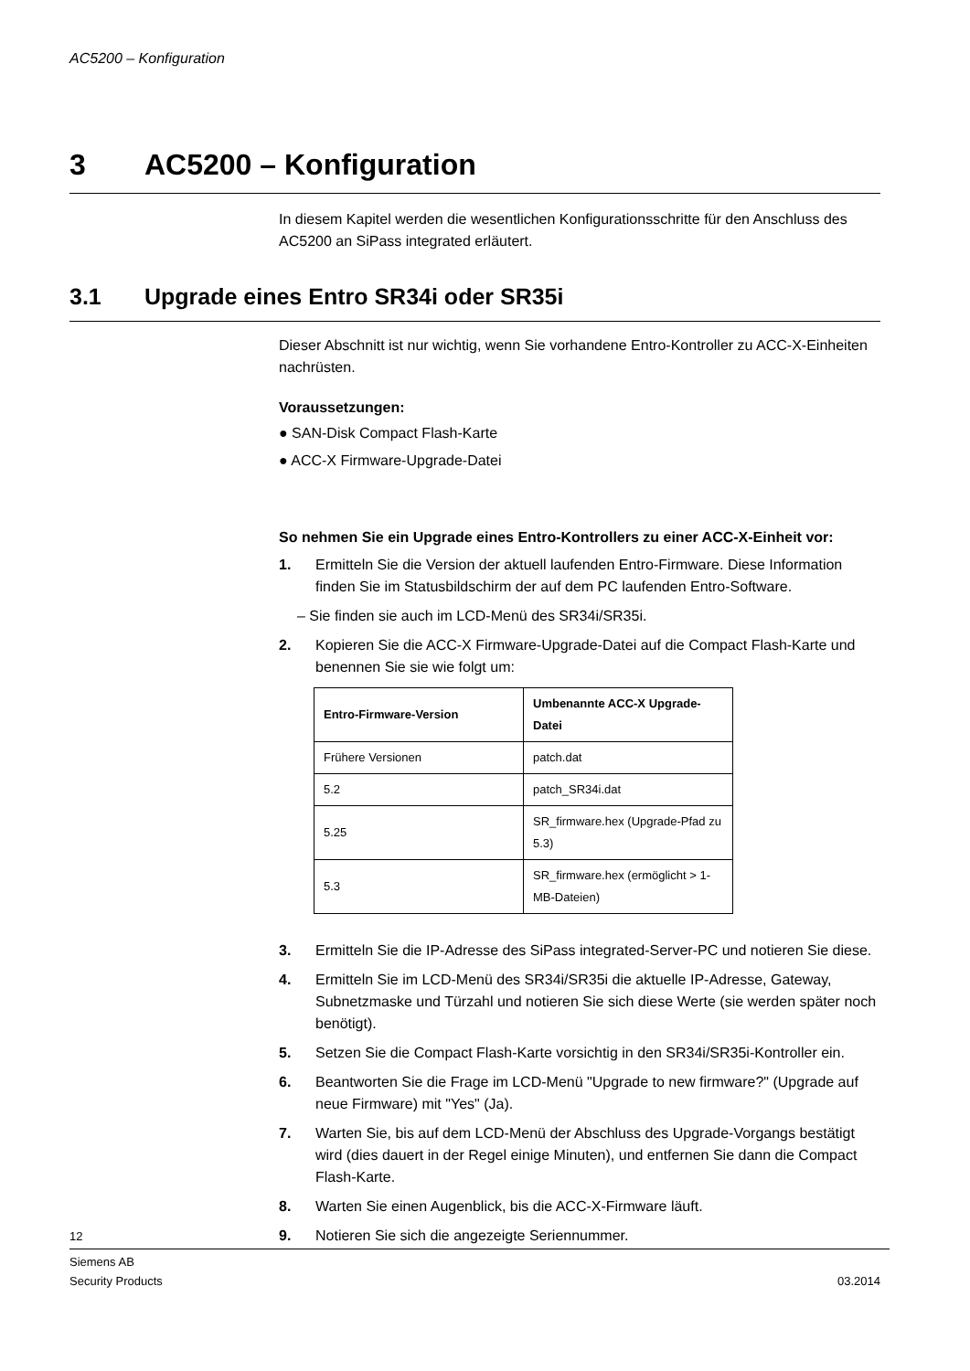AC5200 – Konfiguration
3 AC5200 – Konfiguration
In diesem Kapitel werden die wesentlichen Konfigurationsschritte für den Anschluss des AC5200 an SiPass integrated erläutert.
3.1 Upgrade eines Entro SR34i oder SR35i
Dieser Abschnitt ist nur wichtig, wenn Sie vorhandene Entro-Kontroller zu ACC-X-Einheiten nachrüsten.
Voraussetzungen:
● SAN-Disk Compact Flash-Karte
● ACC-X Firmware-Upgrade-Datei
So nehmen Sie ein Upgrade eines Entro-Kontrollers zu einer ACC-X-Einheit vor:
1. Ermitteln Sie die Version der aktuell laufenden Entro-Firmware. Diese Information finden Sie im Statusbildschirm der auf dem PC laufenden Entro-Software.
– Sie finden sie auch im LCD-Menü des SR34i/SR35i.
2. Kopieren Sie die ACC-X Firmware-Upgrade-Datei auf die Compact Flash-Karte und benennen Sie sie wie folgt um:
| Entro-Firmware-Version | Umbenannte ACC-X Upgrade-Datei |
| --- | --- |
| Frühere Versionen | patch.dat |
| 5.2 | patch_SR34i.dat |
| 5.25 | SR_firmware.hex (Upgrade-Pfad zu 5.3) |
| 5.3 | SR_firmware.hex (ermöglicht > 1-MB-Dateien) |
3. Ermitteln Sie die IP-Adresse des SiPass integrated-Server-PC und notieren Sie diese.
4. Ermitteln Sie im LCD-Menü des SR34i/SR35i die aktuelle IP-Adresse, Gateway, Subnetzmaske und Türzahl und notieren Sie sich diese Werte (sie werden später noch benötigt).
5. Setzen Sie die Compact Flash-Karte vorsichtig in den SR34i/SR35i-Kontroller ein.
6. Beantworten Sie die Frage im LCD-Menü "Upgrade to new firmware?" (Upgrade auf neue Firmware) mit "Yes" (Ja).
7. Warten Sie, bis auf dem LCD-Menü der Abschluss des Upgrade-Vorgangs bestätigt wird (dies dauert in der Regel einige Minuten), und entfernen Sie dann die Compact Flash-Karte.
8. Warten Sie einen Augenblick, bis die ACC-X-Firmware läuft.
9. Notieren Sie sich die angezeigte Seriennummer.
12
Siemens AB
Security Products 03.2014